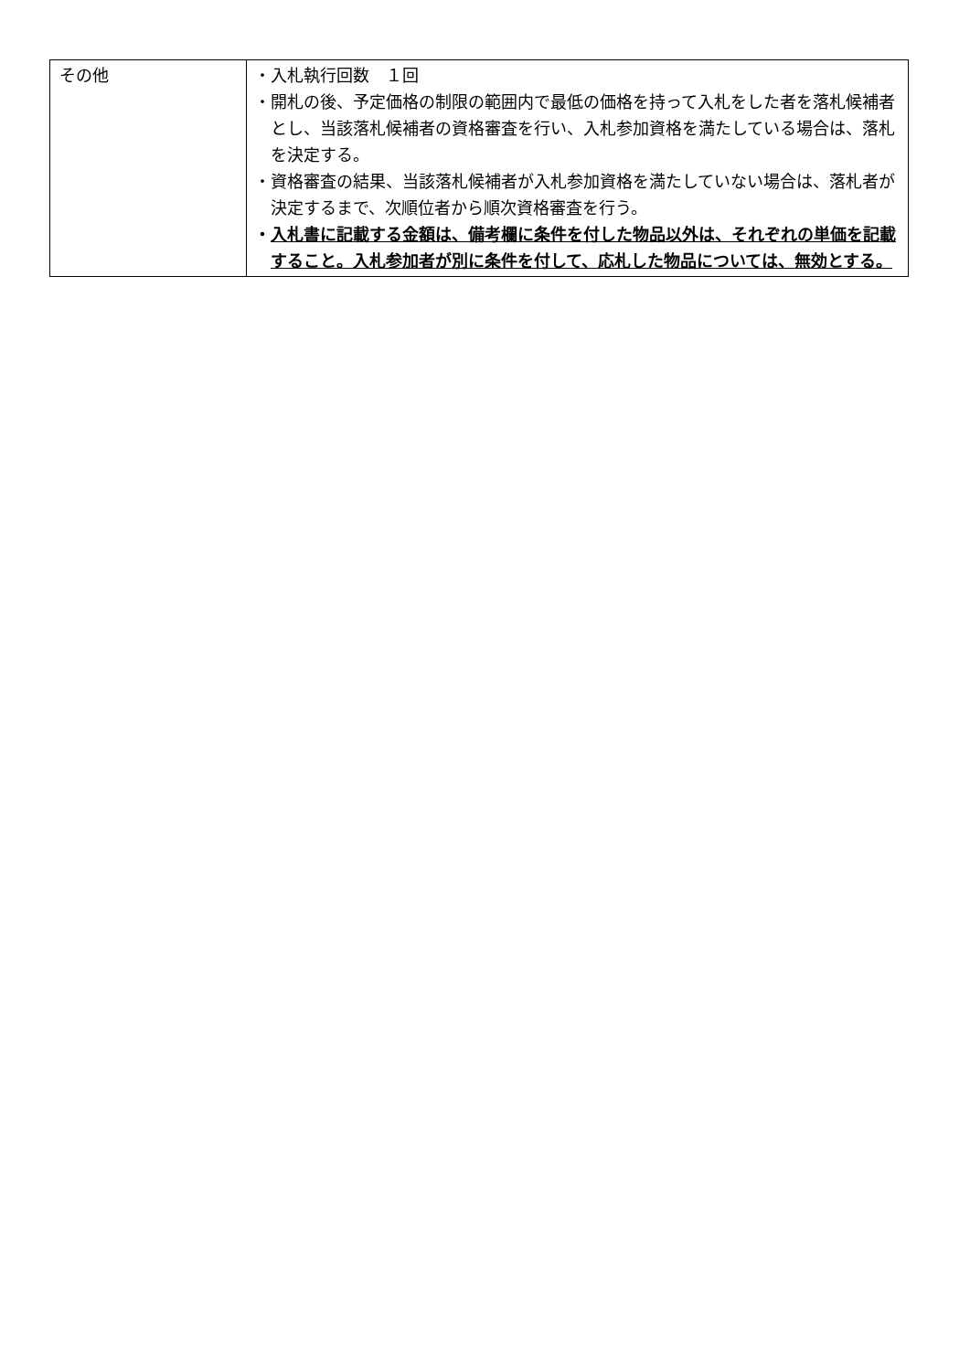| その他 | ・入札執行回数 １回 ・開札の後、予定価格の制限の範囲内で最低の価格を持って入札をした者を落札候補者とし、当該落札候補者の資格審査を行い、入札参加資格を満たしている場合は、落札を決定する。 ・資格審査の結果、当該落札候補者が入札参加資格を満たしていない場合は、落札者が決定するまで、次順位者から順次資格審査を行う。 ・ 入札書に記載する金額は、備考欄に条件を付した物品以外は、それぞれの単価を記載すること。入札参加者が別に条件を付して、応札した物品については、無効とする。 |